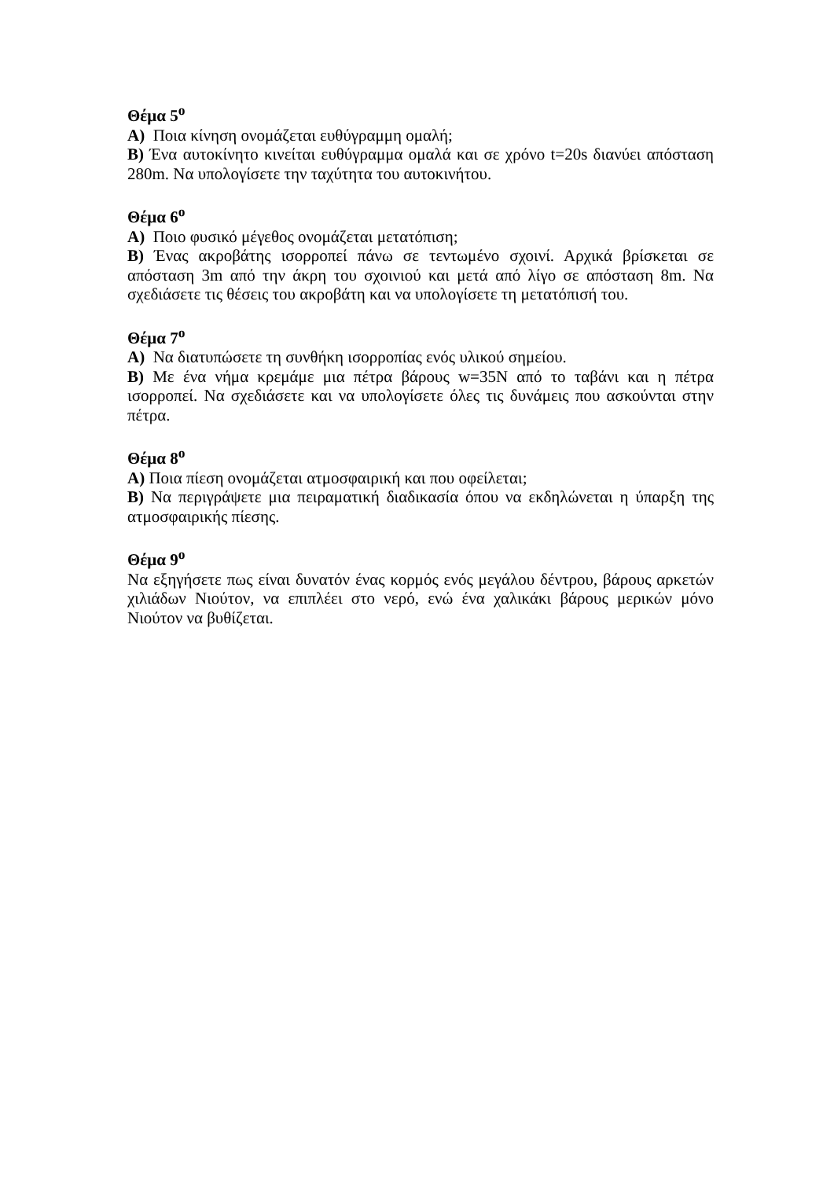Θέμα 5<sup>ο</sup>
Α) Ποια κίνηση ονομάζεται ευθύγραμμη ομαλή;
Β) Ένα αυτοκίνητο κινείται ευθύγραμμα ομαλά και σε χρόνο t=20s διανύει απόσταση 280m. Να υπολογίσετε την ταχύτητα του αυτοκινήτου.
Θέμα 6<sup>ο</sup>
Α) Ποιο φυσικό μέγεθος ονομάζεται μετατόπιση;
Β) Ένας ακροβάτης ισορροπεί πάνω σε τεντωμένο σχοινί. Αρχικά βρίσκεται σε απόσταση 3m από την άκρη του σχοινιού και μετά από λίγο σε απόσταση 8m. Να σχεδιάσετε τις θέσεις του ακροβάτη και να υπολογίσετε τη μετατόπισή του.
Θέμα 7<sup>ο</sup>
Α) Να διατυπώσετε τη συνθήκη ισορροπίας ενός υλικού σημείου.
Β) Με ένα νήμα κρεμάμε μια πέτρα βάρους w=35N από το ταβάνι και η πέτρα ισορροπεί. Να σχεδιάσετε και να υπολογίσετε όλες τις δυνάμεις που ασκούνται στην πέτρα.
Θέμα 8<sup>ο</sup>
Α) Ποια πίεση ονομάζεται ατμοσφαιρική και που οφείλεται;
Β) Να περιγράψετε μια πειραματική διαδικασία όπου να εκδηλώνεται η ύπαρξη της ατμοσφαιρικής πίεσης.
Θέμα 9<sup>ο</sup>
Να εξηγήσετε πως είναι δυνατόν ένας κορμός ενός μεγάλου δέντρου, βάρους αρκετών χιλιάδων Νιούτον, να επιπλέει στο νερό, ενώ ένα χαλικάκι βάρους μερικών μόνο Νιούτον να βυθίζεται.